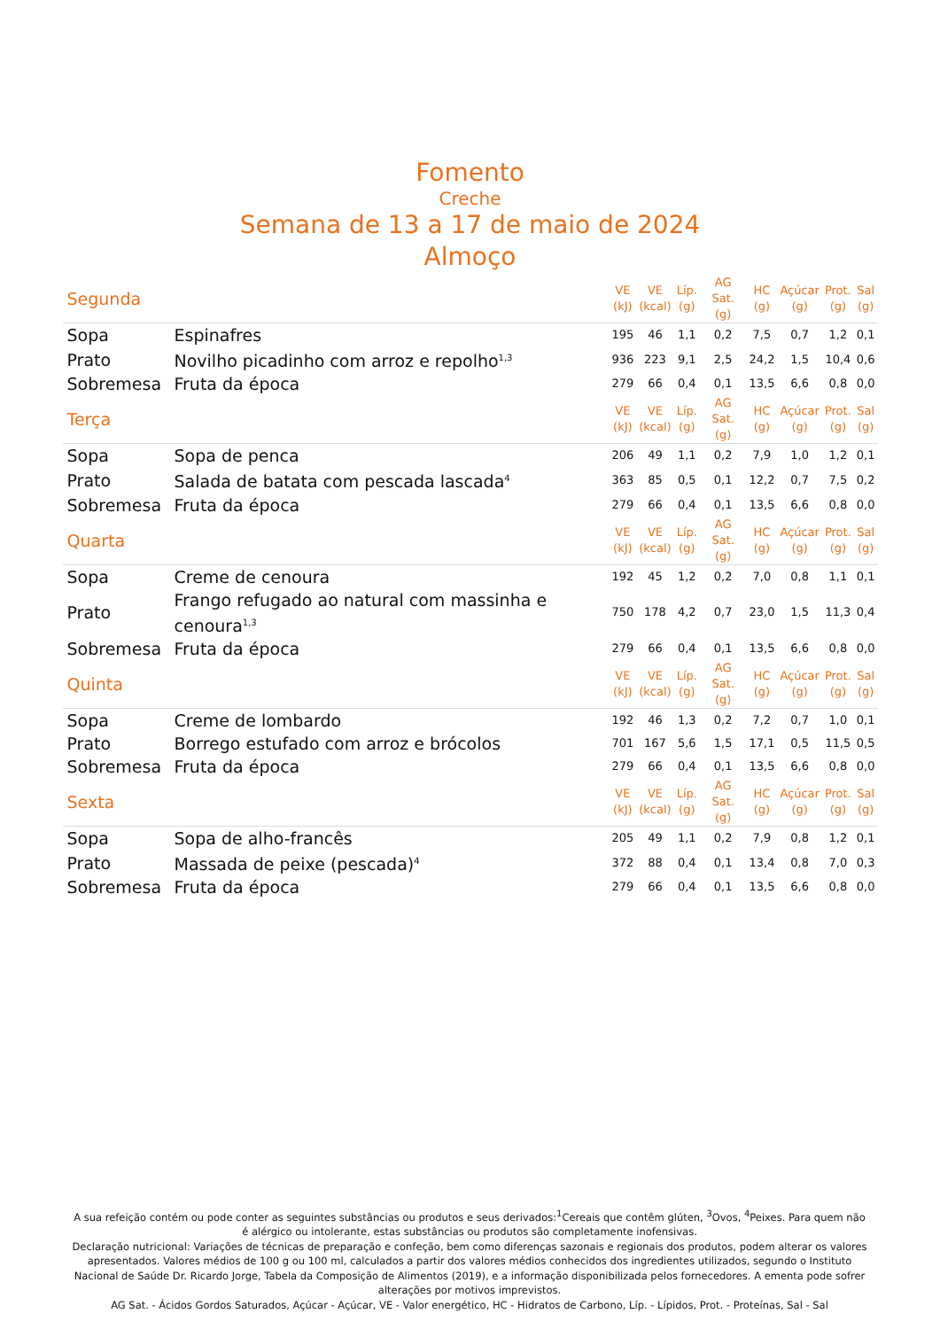Fomento
Creche
Semana de 13 a 17 de maio de 2024
Almoço
| Segunda | | VE (kJ) | VE (kcal) | Líp. (g) | AG Sat. (g) | HC (g) | Açúcar (g) | Prot. (g) | Sal (g) |
| --- | --- | --- | --- | --- | --- | --- | --- | --- | --- |
| Sopa | Espinafres | 195 | 46 | 1,1 | 0,2 | 7,5 | 0,7 | 1,2 | 0,1 |
| Prato | Novilho picadinho com arroz e repolho<sup>1,3</sup> | 936 | 223 | 9,1 | 2,5 | 24,2 | 1,5 | 10,4 | 0,6 |
| Sobremesa | Fruta da época | 279 | 66 | 0,4 | 0,1 | 13,5 | 6,6 | 0,8 | 0,0 |
| Terça | | VE (kJ) | VE (kcal) | Líp. (g) | AG Sat. (g) | HC (g) | Açúcar (g) | Prot. (g) | Sal (g) |
| Sopa | Sopa de penca | 206 | 49 | 1,1 | 0,2 | 7,9 | 1,0 | 1,2 | 0,1 |
| Prato | Salada de batata com pescada lascada<sup>4</sup> | 363 | 85 | 0,5 | 0,1 | 12,2 | 0,7 | 7,5 | 0,2 |
| Sobremesa | Fruta da época | 279 | 66 | 0,4 | 0,1 | 13,5 | 6,6 | 0,8 | 0,0 |
| Quarta | | VE (kJ) | VE (kcal) | Líp. (g) | AG Sat. (g) | HC (g) | Açúcar (g) | Prot. (g) | Sal (g) |
| Sopa | Creme de cenoura | 192 | 45 | 1,2 | 0,2 | 7,0 | 0,8 | 1,1 | 0,1 |
| Prato | Frango refugado ao natural com massinha e cenoura<sup>1,3</sup> | 750 | 178 | 4,2 | 0,7 | 23,0 | 1,5 | 11,3 | 0,4 |
| Sobremesa | Fruta da época | 279 | 66 | 0,4 | 0,1 | 13,5 | 6,6 | 0,8 | 0,0 |
| Quinta | | VE (kJ) | VE (kcal) | Líp. (g) | AG Sat. (g) | HC (g) | Açúcar (g) | Prot. (g) | Sal (g) |
| Sopa | Creme de lombardo | 192 | 46 | 1,3 | 0,2 | 7,2 | 0,7 | 1,0 | 0,1 |
| Prato | Borrego estufado com arroz e brócolos | 701 | 167 | 5,6 | 1,5 | 17,1 | 0,5 | 11,5 | 0,5 |
| Sobremesa | Fruta da época | 279 | 66 | 0,4 | 0,1 | 13,5 | 6,6 | 0,8 | 0,0 |
| Sexta | | VE (kJ) | VE (kcal) | Líp. (g) | AG Sat. (g) | HC (g) | Açúcar (g) | Prot. (g) | Sal (g) |
| Sopa | Sopa de alho-francês | 205 | 49 | 1,1 | 0,2 | 7,9 | 0,8 | 1,2 | 0,1 |
| Prato | Massada de peixe (pescada)<sup>4</sup> | 372 | 88 | 0,4 | 0,1 | 13,4 | 0,8 | 7,0 | 0,3 |
| Sobremesa | Fruta da época | 279 | 66 | 0,4 | 0,1 | 13,5 | 6,6 | 0,8 | 0,0 |
A sua refeição contém ou pode conter as seguintes substâncias ou produtos e seus derivados:<sup>1</sup>Cereais que contêm glúten, <sup>3</sup>Ovos, <sup>4</sup>Peixes. Para quem não é alérgico ou intolerante, estas substâncias ou produtos são completamente inofensivas.
Declaração nutricional: Variações de técnicas de preparação e confeção, bem como diferenças sazonais e regionais dos produtos, podem alterar os valores apresentados. Valores médios de 100 g ou 100 ml, calculados a partir dos valores médios conhecidos dos ingredientes utilizados, segundo o Instituto Nacional de Saúde Dr. Ricardo Jorge, Tabela da Composição de Alimentos (2019), e a informação disponibilizada pelos fornecedores. A ementa pode sofrer alterações por motivos imprevistos.
AG Sat. - Ácidos Gordos Saturados, Açúcar - Açúcar, VE - Valor energético, HC - Hidratos de Carbono, Líp. - Lípidos, Prot. - Proteínas, Sal - Sal